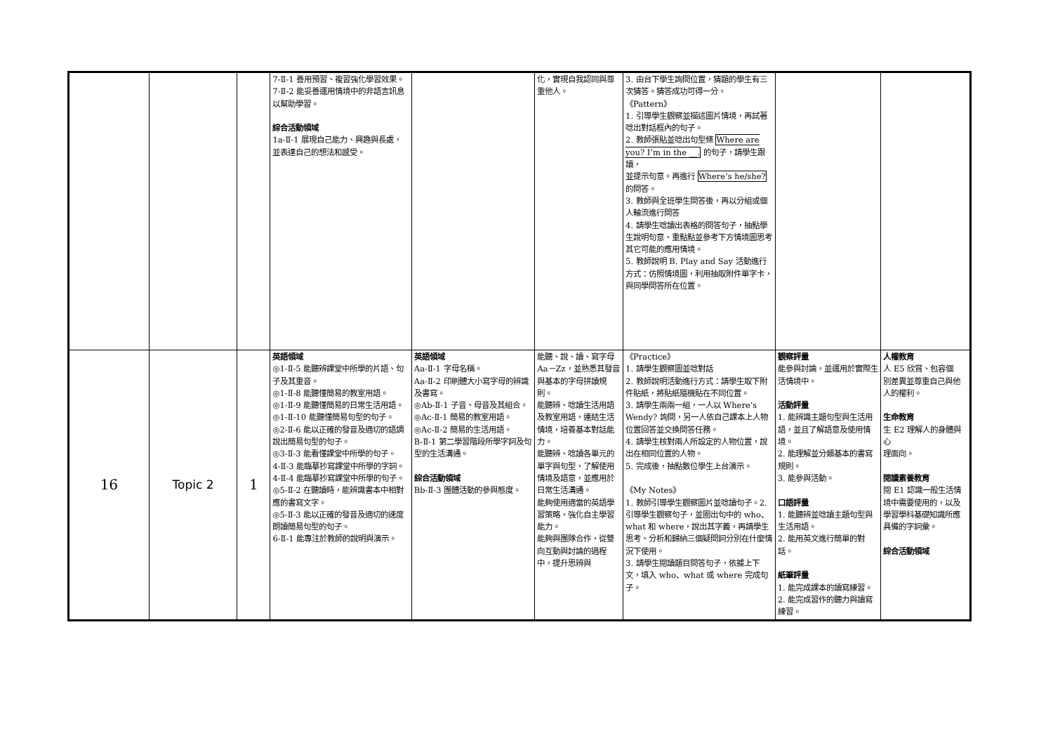| | | | 7-Ⅱ-1 善用預習、複習強化學習效果。 7-Ⅱ-2 能妥善運用情境中的非語言訊息以幫助學習。 綜合活動領域 1a-Ⅱ-1 展現自己能力、興趣與長處，並表達自己的想法和感受。 | | 化，實現自我認同與尊重他人。 | 3. 由台下學生詢問位置，猜題的學生有三次猜答。猜答成功可得一分。 《Pattern》 1. 引導學生觀察並描述圖片情境，再試著唸出對話框內的句子。 2. 教師張貼並唸出句型條 Where are you? I’m in the __. 的句子，請學生跟讀， 並提示句意。再進行 Where’s he/she? 的問答。 3. 教師與全班學生問答後，再以分組或個人輪流進行問答 4. 請學生唸讀出表格的問答句子，抽點學生說明句意、重點點並參考下方情境圖思考其它可能的應用情境。 5. 教師說明 B. Play and Say 活動進行方式：仿照情境圖，利用抽取附件單字卡， 與同學問答所在位置。 | | |
| 16 | Topic 2 | 1 | 英語領域 ◎1-Ⅱ-5 能聽辨課堂中所學的片語、句子及其重音。 ◎1-Ⅱ-8 能聽懂簡易的教室用語。 ◎1-Ⅱ-9 能聽懂簡易的日常生活用語。 ◎1-Ⅱ-10 能聽懂簡易句型的句子。 ◎2-Ⅱ-6 能以正確的發音及適切的語調說出簡易句型的句子。 ◎3-Ⅱ-3 能看懂課堂中所學的句子。 4-Ⅱ-3 能臨摹抄寫課堂中所學的字詞。 4-Ⅱ-4 能臨摹抄寫課堂中所學的句子。 ◎5-Ⅱ-2 在聽讀時，能辨識書本中相對應的書寫文字。 ◎5-Ⅱ-3 能以正確的發音及適切的速度朗讀簡易句型的句子。 6-Ⅱ-1 能專注於教師的說明與演示。 | 英語領域 Aa-Ⅱ-1 字母名稱。 Aa-Ⅱ-2 印刷體大小寫字母的辨識及書寫。 ◎Ab-Ⅱ-1 子音、母音及其組合。 ◎Ac-Ⅱ-1 簡易的教室用語。 ◎Ac-Ⅱ-2 簡易的生活用語。 B-Ⅱ-1 第二學習階段所學字詞及句型的生活溝通。 綜合活動領域 Bb-Ⅱ-3 團體活動的參與態度。 | 能聽、說、讀、寫字母 Aa－Zz，並熟悉其發音與基本的字母拼讀規則。 能聽辨、唸讀生活用語及教室用語，連結生活情境，培養基本對話能力。 能聽辨、唸讀各單元的單字與句型，了解使用情境及語意，並應用於日常生活溝通。 能夠使用適當的英語學習策略，強化自主學習能力。 能夠與團隊合作，從雙向互動與討論的過程中，提升思辨與 | 《Practice》 1. 請學生觀察圖並唸對話 2. 教師說明活動進行方式：請學生取下附件貼紙，將貼紙隨機貼在不同位置。 3. 請學生兩兩一組，一人以 Where’s Wendy? 詢問，另一人依自己課本上人物位置回答並交換問答任務。 4. 請學生核對兩人所設定的人物位置，說出在相同位置的人物。 5. 完成後，抽點數位學生上台演示。 《My Notes》 1. 教師引導學生觀察圖片並唸讀句子。2. 引導學生觀察句子，並圈出句中的 who、what 和 where，說出其字義，再請學生思考、分析和歸納三個疑問詞分別在什麼情況下使用。 3. 請學生閱讀題目問答句子，依據上下文，填入 who、what 或 where 完成句子。 | 觀察評量 能參與討論，並運用於實際生活情境中。 活動評量 1. 能辨識主題句型與生活用語，並且了解語意及使用情境。 2. 能理解並分類基本的書寫規則。 3. 能參與活動。 口語評量 1. 能聽辨並唸讀主題句型與生活用語。 2. 能用英文進行簡單的對話。 紙筆評量 1. 能完成課本的讀寫練習。 2. 能完成習作的聽力與讀寫練習。 | 人權教育 人 E5 欣賞、包容個 別差異並尊重自己與他人的權利。 生命教育 生 E2 理解人的身體與心 理面向。 閱讀素養教育 閱 E1 認識一般生活情境中需要使用的，以及學習學科基礎知識所應具備的字詞彙。 綜合活動領域 |